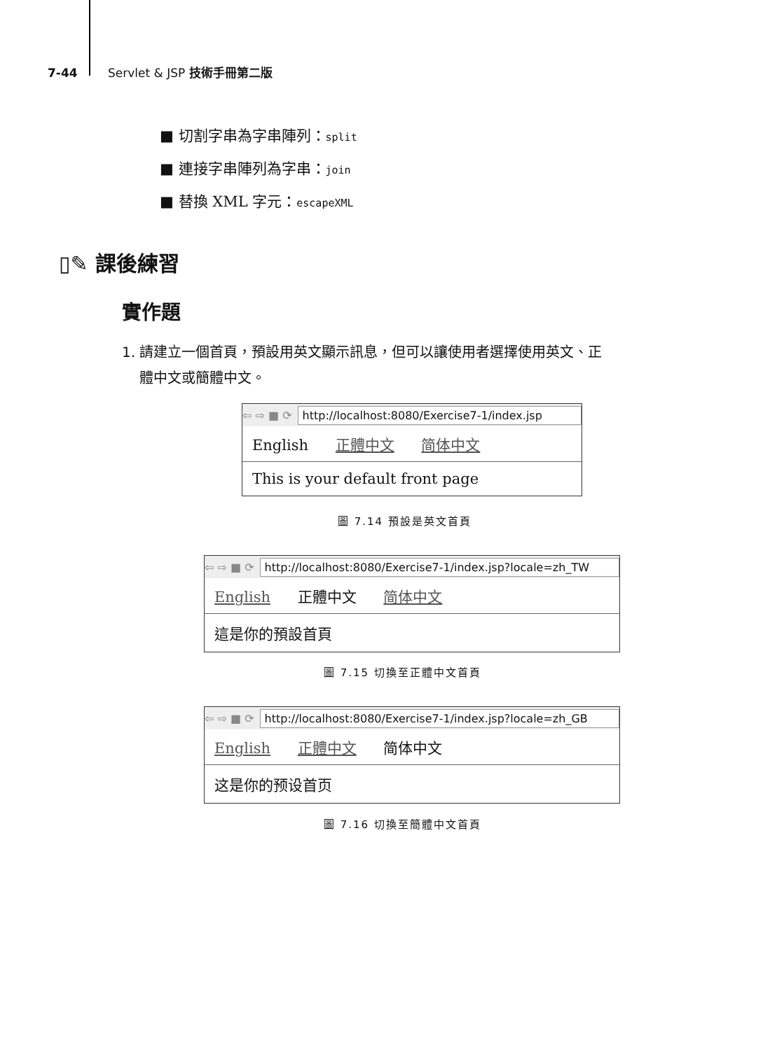7-44 Servlet & JSP 技術手冊第二版
■ 切割字串為字串陣列：split
■ 連接字串陣列為字串：join
■ 替換 XML 字元：escapeXML
▯✎ 課後練習
實作題
1. 請建立一個首頁，預設用英文顯示訊息，但可以讓使用者選擇使用英文、正
體中文或簡體中文。
⇦ ⇨ ■ ⟳ http://localhost:8080/Exercise7-1/index.jsp
English 正體中文 简体中文
This is your default front page
圖 7.14 預設是英文首頁
⇦ ⇨ ■ ⟳ http://localhost:8080/Exercise7-1/index.jsp?locale=zh_TW
English 正體中文 简体中文
這是你的預設首頁
圖 7.15 切換至正體中文首頁
⇦ ⇨ ■ ⟳ http://localhost:8080/Exercise7-1/index.jsp?locale=zh_GB
English 正體中文 简体中文
这是你的预设首页
圖 7.16 切換至簡體中文首頁